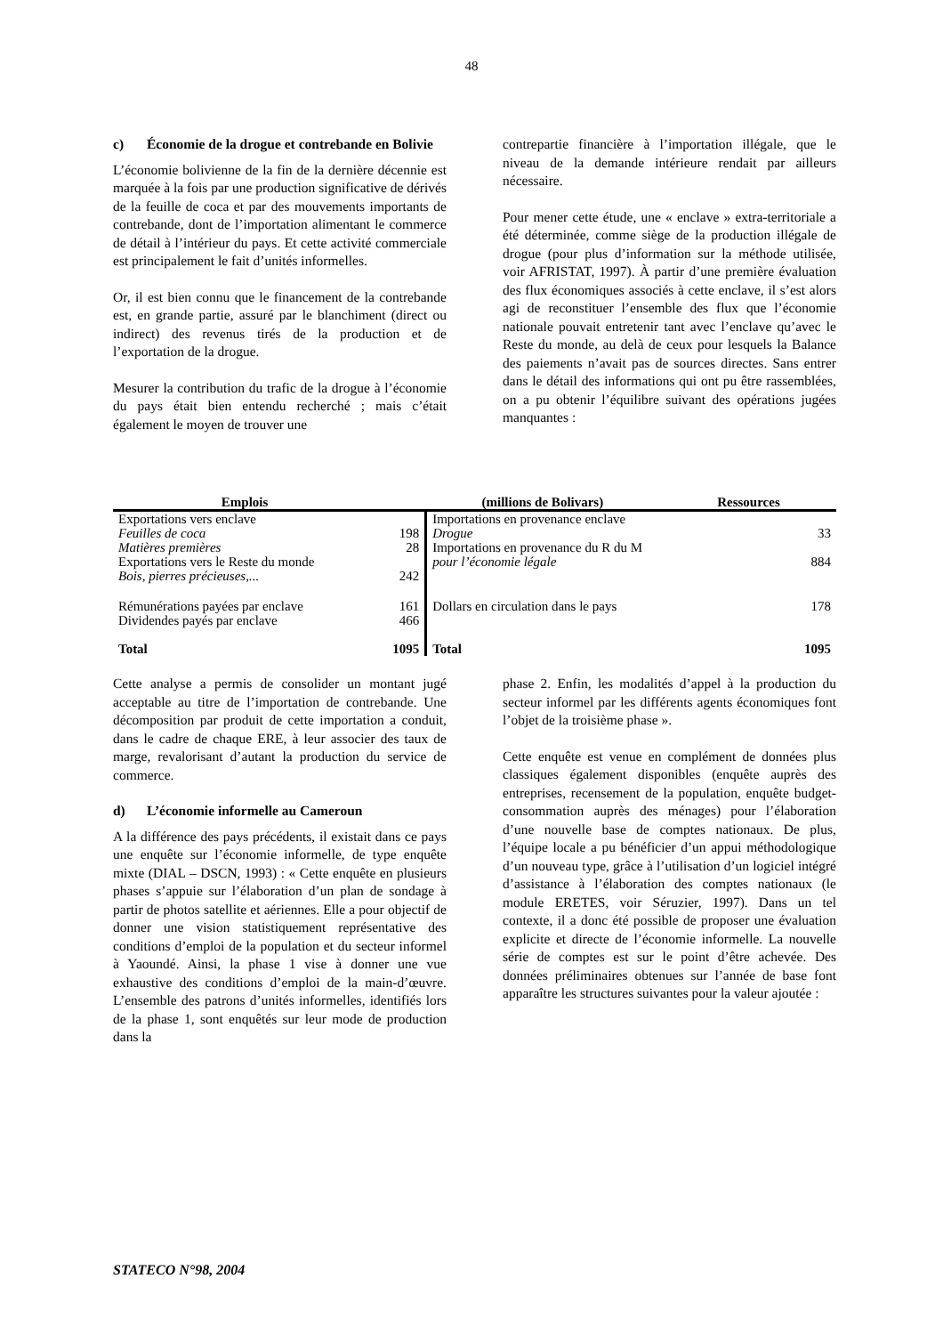48
c) Économie de la drogue et contrebande en Bolivie
L’économie bolivienne de la fin de la dernière décennie est marquée à la fois par une production significative de dérivés de la feuille de coca et par des mouvements importants de contrebande, dont de l’importation alimentant le commerce de détail à l’intérieur du pays. Et cette activité commerciale est principalement le fait d’unités informelles.
Or, il est bien connu que le financement de la contrebande est, en grande partie, assuré par le blanchiment (direct ou indirect) des revenus tirés de la production et de l’exportation de la drogue.
Mesurer la contribution du trafic de la drogue à l’économie du pays était bien entendu recherché ; mais c’était également le moyen de trouver une
contrepartie financière à l’importation illégale, que le niveau de la demande intérieure rendait par ailleurs nécessaire.
Pour mener cette étude, une « enclave » extra-territoriale a été déterminée, comme siège de la production illégale de drogue (pour plus d’information sur la méthode utilisée, voir AFRISTAT, 1997). À partir d’une première évaluation des flux économiques associés à cette enclave, il s’est alors agi de reconstituer l’ensemble des flux que l’économie nationale pouvait entretenir tant avec l’enclave qu’avec le Reste du monde, au delà de ceux pour lesquels la Balance des paiements n’avait pas de sources directes. Sans entrer dans le détail des informations qui ont pu être rassemblées, on a pu obtenir l’équilibre suivant des opérations jugées manquantes :
| Emplois | (millions de Bolivars) | | Ressources | |
| --- | --- | --- | --- | --- |
| Exportations vers enclave | | Importations en provenance enclave | | |
| Feuilles de coca | 198 | Drogue | | 33 |
| Matières premières | 28 | Importations en provenance du R du M | | |
| Exportations vers le Reste du monde | | pour l’économie légale | | 884 |
| Bois, pierres précieuses,... | 242 | | | |
| Rémunérations payées par enclave | 161 | Dollars en circulation dans le pays | | 178 |
| Dividendes payés par enclave | 466 | | | |
| Total | 1095 | Total | | 1095 |
Cette analyse a permis de consolider un montant jugé acceptable au titre de l’importation de contrebande. Une décomposition par produit de cette importation a conduit, dans le cadre de chaque ERE, à leur associer des taux de marge, revalorisant d’autant la production du service de commerce.
d) L’économie informelle au Cameroun
A la différence des pays précédents, il existait dans ce pays une enquête sur l’économie informelle, de type enquête mixte (DIAL – DSCN, 1993) : « Cette enquête en plusieurs phases s’appuie sur l’élaboration d’un plan de sondage à partir de photos satellite et aériennes. Elle a pour objectif de donner une vision statistiquement représentative des conditions d’emploi de la population et du secteur informel à Yaoundé. Ainsi, la phase 1 vise à donner une vue exhaustive des conditions d’emploi de la main-d’œuvre. L’ensemble des patrons d’unités informelles, identifiés lors de la phase 1, sont enquêtés sur leur mode de production dans la
phase 2. Enfin, les modalités d’appel à la production du secteur informel par les différents agents économiques font l’objet de la troisième phase ».
Cette enquête est venue en complément de données plus classiques également disponibles (enquête auprès des entreprises, recensement de la population, enquête budget-consommation auprès des ménages) pour l’élaboration d’une nouvelle base de comptes nationaux. De plus, l’équipe locale a pu bénéficier d’un appui méthodologique d’un nouveau type, grâce à l’utilisation d’un logiciel intégré d’assistance à l’élaboration des comptes nationaux (le module ERETES, voir Séruzier, 1997). Dans un tel contexte, il a donc été possible de proposer une évaluation explicite et directe de l’économie informelle. La nouvelle série de comptes est sur le point d’être achevée. Des données préliminaires obtenues sur l’année de base font apparaître les structures suivantes pour la valeur ajoutée :
STATECO N°98, 2004